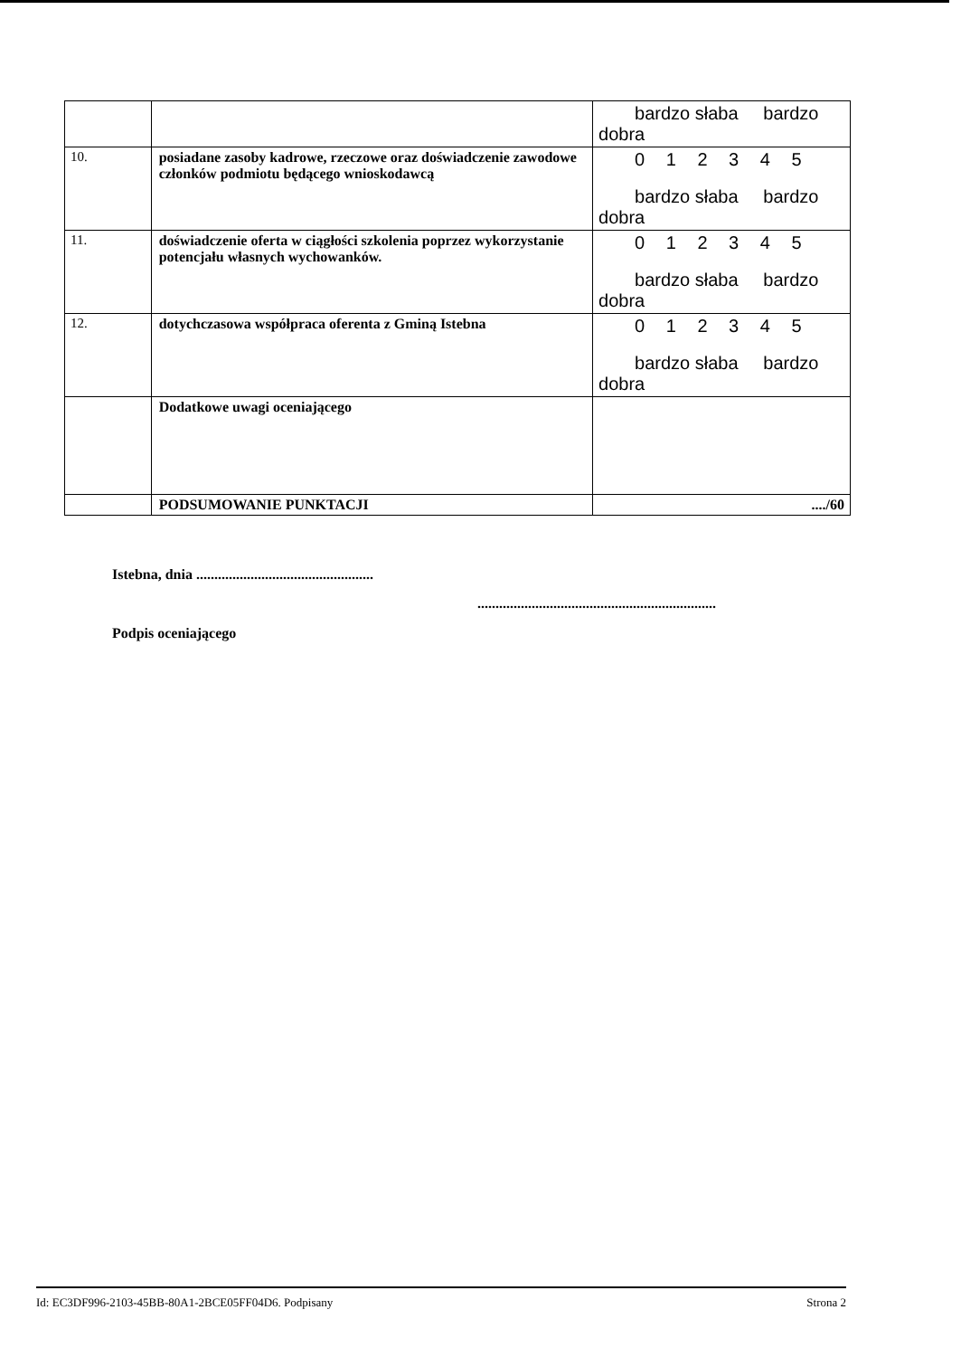| | | bardzo słaba bardzo dobra |
| 10. | posiadane zasoby kadrowe, rzeczowe oraz doświadczenie zawodowe członków podmiotu będącego wnioskodawcą | 0 1 2 3 4 5 bardzo słaba bardzo dobra |
| 11. | doświadczenie oferta w ciągłości szkolenia poprzez wykorzystanie potencjału własnych wychowanków. | 0 1 2 3 4 5 bardzo słaba bardzo dobra |
| 12. | dotychczasowa współpraca oferenta z Gminą Istebna | 0 1 2 3 4 5 bardzo słaba bardzo dobra |
| | Dodatkowe uwagi oceniającego | |
| | PODSUMOWANIE PUNKTACJI | ..../60 |
Istebna, dnia .................................................
..................................................................
Podpis oceniającego
Id: EC3DF996-2103-45BB-80A1-2BCE05FF04D6. Podpisany Strona 2